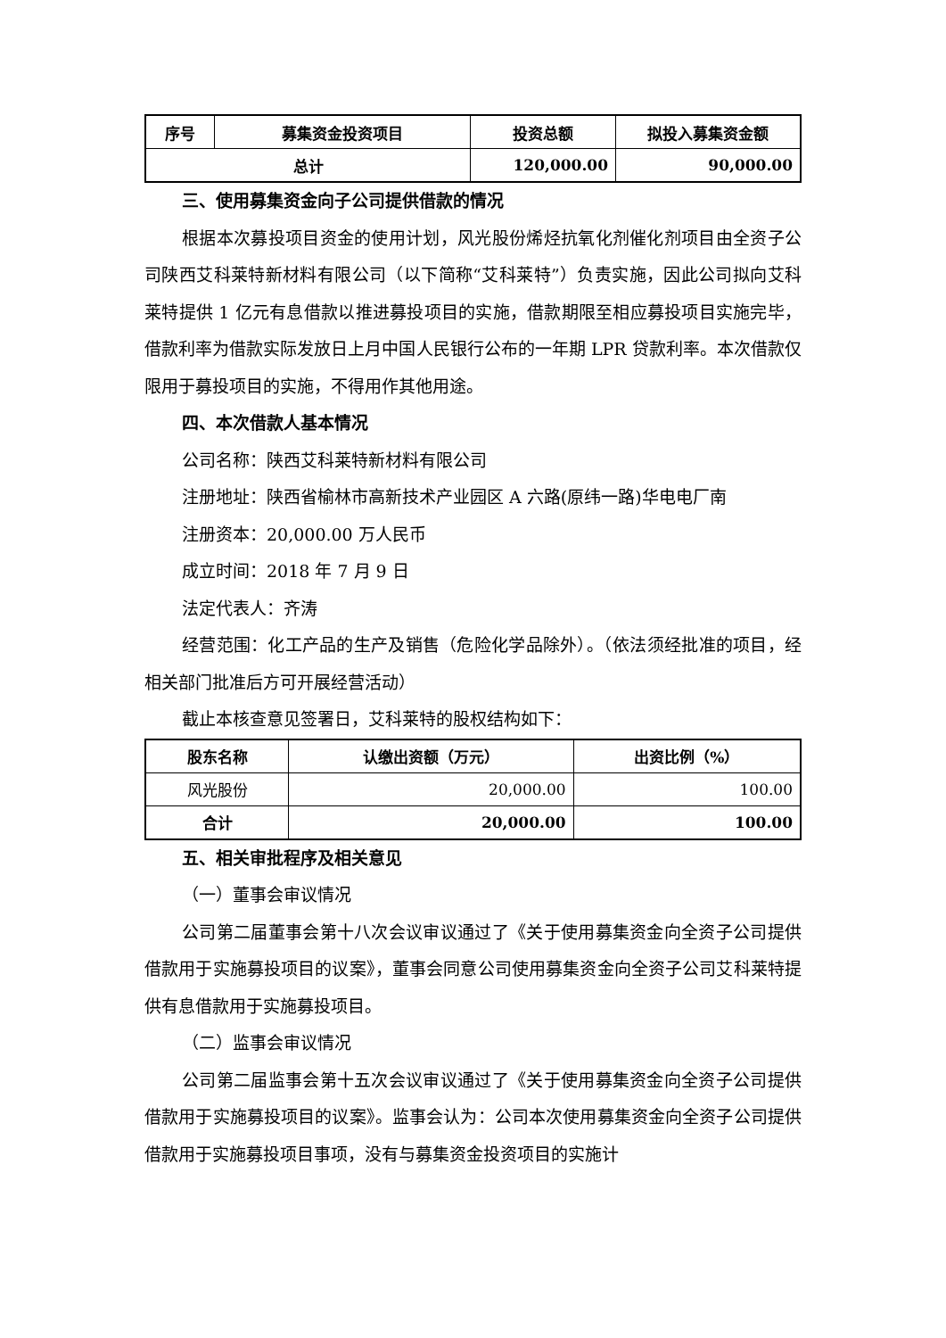| 序号 | 募集资金投资项目 | 投资总额 | 拟投入募集资金额 |
| --- | --- | --- | --- |
| 总计 | | 120,000.00 | 90,000.00 |
三、使用募集资金向子公司提供借款的情况
根据本次募投项目资金的使用计划，风光股份烯烃抗氧化剂催化剂项目由全资子公司陕西艾科莱特新材料有限公司（以下简称“艾科莱特”）负责实施，因此公司拟向艾科莱特提供 1 亿元有息借款以推进募投项目的实施，借款期限至相应募投项目实施完毕，借款利率为借款实际发放日上月中国人民银行公布的一年期 LPR 贷款利率。本次借款仅限用于募投项目的实施，不得用作其他用途。
四、本次借款人基本情况
公司名称：陕西艾科莱特新材料有限公司
注册地址：陕西省榆林市高新技术产业园区 A 六路(原纬一路)华电电厂南
注册资本：20,000.00 万人民币
成立时间：2018 年 7 月 9 日
法定代表人：齐涛
经营范围：化工产品的生产及销售（危险化学品除外）。（依法须经批准的项目，经相关部门批准后方可开展经营活动）
截止本核查意见签署日，艾科莱特的股权结构如下：
| 股东名称 | 认缴出资额（万元） | 出资比例（%） |
| --- | --- | --- |
| 风光股份 | 20,000.00 | 100.00 |
| 合计 | 20,000.00 | 100.00 |
五、相关审批程序及相关意见
（一）董事会审议情况
公司第二届董事会第十八次会议审议通过了《关于使用募集资金向全资子公司提供借款用于实施募投项目的议案》，董事会同意公司使用募集资金向全资子公司艾科莱特提供有息借款用于实施募投项目。
（二）监事会审议情况
公司第二届监事会第十五次会议审议通过了《关于使用募集资金向全资子公司提供借款用于实施募投项目的议案》。监事会认为：公司本次使用募集资金向全资子公司提供借款用于实施募投项目事项，没有与募集资金投资项目的实施计